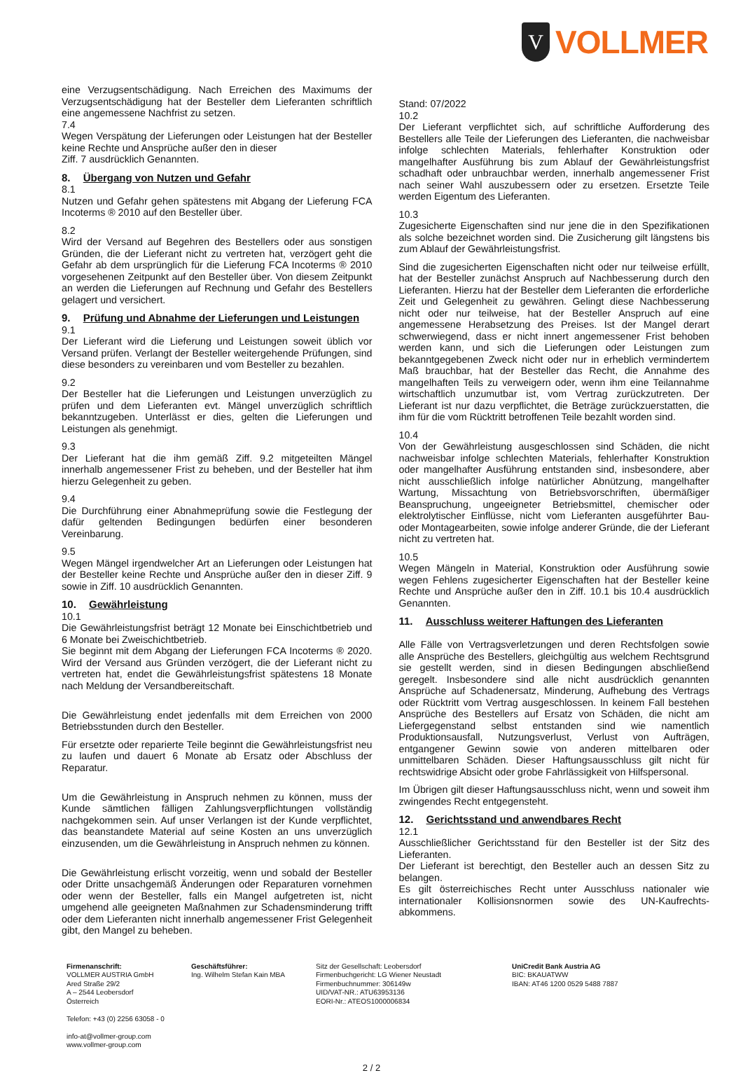V
VOLLMER
eine Verzugsentschädigung. Nach Erreichen des Maximums der Verzugsentschädigung hat der Besteller dem Lieferanten schriftlich eine angemessene Nachfrist zu setzen.
7.4
Wegen Verspätung der Lieferungen oder Leistungen hat der Besteller keine Rechte und Ansprüche außer den in dieser
Ziff. 7 ausdrücklich Genannten.
8. Übergang von Nutzen und Gefahr
8.1
Nutzen und Gefahr gehen spätestens mit Abgang der Lieferung FCA Incoterms ® 2010 auf den Besteller über.
8.2
Wird der Versand auf Begehren des Bestellers oder aus sonstigen Gründen, die der Lieferant nicht zu vertreten hat, verzögert geht die Gefahr ab dem ursprünglich für die Lieferung FCA Incoterms ® 2010 vorgesehenen Zeitpunkt auf den Besteller über. Von diesem Zeitpunkt an werden die Lieferungen auf Rechnung und Gefahr des Bestellers gelagert und versichert.
9. Prüfung und Abnahme der Lieferungen und Leistungen
9.1
Der Lieferant wird die Lieferung und Leistungen soweit üblich vor Versand prüfen. Verlangt der Besteller weitergehende Prüfungen, sind diese besonders zu vereinbaren und vom Besteller zu bezahlen.
9.2
Der Besteller hat die Lieferungen und Leistungen unverzüglich zu prüfen und dem Lieferanten evt. Mängel unverzüglich schriftlich bekanntzugeben. Unterlässt er dies, gelten die Lieferungen und Leistungen als genehmigt.
9.3
Der Lieferant hat die ihm gemäß Ziff. 9.2 mitgeteilten Mängel innerhalb angemessener Frist zu beheben, und der Besteller hat ihm hierzu Gelegenheit zu geben.
9.4
Die Durchführung einer Abnahmeprüfung sowie die Festlegung der dafür geltenden Bedingungen bedürfen einer besonderen Vereinbarung.
9.5
Wegen Mängel irgendwelcher Art an Lieferungen oder Leistungen hat der Besteller keine Rechte und Ansprüche außer den in dieser Ziff. 9 sowie in Ziff. 10 ausdrücklich Genannten.
10. Gewährleistung
10.1
Die Gewährleistungsfrist beträgt 12 Monate bei Einschichtbetrieb und 6 Monate bei Zweischichtbetrieb.
Sie beginnt mit dem Abgang der Lieferungen FCA Incoterms ® 2020. Wird der Versand aus Gründen verzögert, die der Lieferant nicht zu vertreten hat, endet die Gewährleistungsfrist spätestens 18 Monate nach Meldung der Versandbereitschaft.
Die Gewährleistung endet jedenfalls mit dem Erreichen von 2000 Betriebsstunden durch den Besteller.
Für ersetzte oder reparierte Teile beginnt die Gewährleistungsfrist neu zu laufen und dauert 6 Monate ab Ersatz oder Abschluss der Reparatur.
Um die Gewährleistung in Anspruch nehmen zu können, muss der Kunde sämtlichen fälligen Zahlungsverpflichtungen vollständig nachgekommen sein. Auf unser Verlangen ist der Kunde verpflichtet, das beanstandete Material auf seine Kosten an uns unverzüglich einzusenden, um die Gewährleistung in Anspruch nehmen zu können.
Die Gewährleistung erlischt vorzeitig, wenn und sobald der Besteller oder Dritte unsachgemäß Änderungen oder Reparaturen vornehmen oder wenn der Besteller, falls ein Mangel aufgetreten ist, nicht umgehend alle geeigneten Maßnahmen zur Schadensminderung trifft oder dem Lieferanten nicht innerhalb angemessener Frist Gelegenheit gibt, den Mangel zu beheben.
Stand: 07/2022
10.2
Der Lieferant verpflichtet sich, auf schriftliche Aufforderung des Bestellers alle Teile der Lieferungen des Lieferanten, die nachweisbar infolge schlechten Materials, fehlerhafter Konstruktion oder mangelhafter Ausführung bis zum Ablauf der Gewährleistungsfrist schadhaft oder unbrauchbar werden, innerhalb angemessener Frist nach seiner Wahl auszubessern oder zu ersetzen. Ersetzte Teile werden Eigentum des Lieferanten.
10.3
Zugesicherte Eigenschaften sind nur jene die in den Spezifikationen als solche bezeichnet worden sind. Die Zusicherung gilt längstens bis zum Ablauf der Gewährleistungsfrist.
Sind die zugesicherten Eigenschaften nicht oder nur teilweise erfüllt, hat der Besteller zunächst Anspruch auf Nachbesserung durch den Lieferanten. Hierzu hat der Besteller dem Lieferanten die erforderliche Zeit und Gelegenheit zu gewähren. Gelingt diese Nachbesserung nicht oder nur teilweise, hat der Besteller Anspruch auf eine angemessene Herabsetzung des Preises. Ist der Mangel derart schwerwiegend, dass er nicht innert angemessener Frist behoben werden kann, und sich die Lieferungen oder Leistungen zum bekanntgegebenen Zweck nicht oder nur in erheblich vermindertem Maß brauchbar, hat der Besteller das Recht, die Annahme des mangelhaften Teils zu verweigern oder, wenn ihm eine Teilannahme wirtschaftlich unzumutbar ist, vom Vertrag zurückzutreten. Der Lieferant ist nur dazu verpflichtet, die Beträge zurückzuerstatten, die ihm für die vom Rücktritt betroffenen Teile bezahlt worden sind.
10.4
Von der Gewährleistung ausgeschlossen sind Schäden, die nicht nachweisbar infolge schlechten Materials, fehlerhafter Konstruktion oder mangelhafter Ausführung entstanden sind, insbesondere, aber nicht ausschließlich infolge natürlicher Abnützung, mangelhafter Wartung, Missachtung von Betriebsvorschriften, übermäßiger Beanspruchung, ungeeigneter Betriebsmittel, chemischer oder elektrolytischer Einflüsse, nicht vom Lieferanten ausgeführter Bau- oder Montagearbeiten, sowie infolge anderer Gründe, die der Lieferant nicht zu vertreten hat.
10.5
Wegen Mängeln in Material, Konstruktion oder Ausführung sowie wegen Fehlens zugesicherter Eigenschaften hat der Besteller keine Rechte und Ansprüche außer den in Ziff. 10.1 bis 10.4 ausdrücklich Genannten.
11. Ausschluss weiterer Haftungen des Lieferanten
Alle Fälle von Vertragsverletzungen und deren Rechtsfolgen sowie alle Ansprüche des Bestellers, gleichgültig aus welchem Rechtsgrund sie gestellt werden, sind in diesen Bedingungen abschließend geregelt. Insbesondere sind alle nicht ausdrücklich genannten Ansprüche auf Schadenersatz, Minderung, Aufhebung des Vertrags oder Rücktritt vom Vertrag ausgeschlossen. In keinem Fall bestehen Ansprüche des Bestellers auf Ersatz von Schäden, die nicht am Liefergegenstand selbst entstanden sind wie namentlich Produktionsausfall, Nutzungsverlust, Verlust von Aufträgen, entgangener Gewinn sowie von anderen mittelbaren oder unmittelbaren Schäden. Dieser Haftungsausschluss gilt nicht für rechtswidrige Absicht oder grobe Fahrlässigkeit von Hilfspersonal.
Im Übrigen gilt dieser Haftungsausschluss nicht, wenn und soweit ihm zwingendes Recht entgegensteht.
12. Gerichtsstand und anwendbares Recht
12.1
Ausschließlicher Gerichtsstand für den Besteller ist der Sitz des Lieferanten.
Der Lieferant ist berechtigt, den Besteller auch an dessen Sitz zu belangen.
Es gilt österreichisches Recht unter Ausschluss nationaler wie internationaler Kollisionsnormen sowie des UN-Kaufrechts-abkommens.
Firmenanschrift:
VOLLMER AUSTRIA GmbH
Ared Straße 29/2
A – 2544 Leobersdorf
Österreich
Telefon: +43 (0) 2256 63058 - 0
info-at@vollmer-group.com
www.vollmer-group.com
Geschäftsführer:
Ing. Wilhelm Stefan Kain MBA
Sitz der Gesellschaft: Leobersdorf
Firmenbuchgericht: LG Wiener Neustadt
Firmenbuchnummer: 306149w
UID/VAT-NR.: ATU63953136
EORI-Nr.: ATEOS1000006834
UniCredit Bank Austria AG
BIC: BKAUATWW
IBAN: AT46 1200 0529 5488 7887
2 / 2